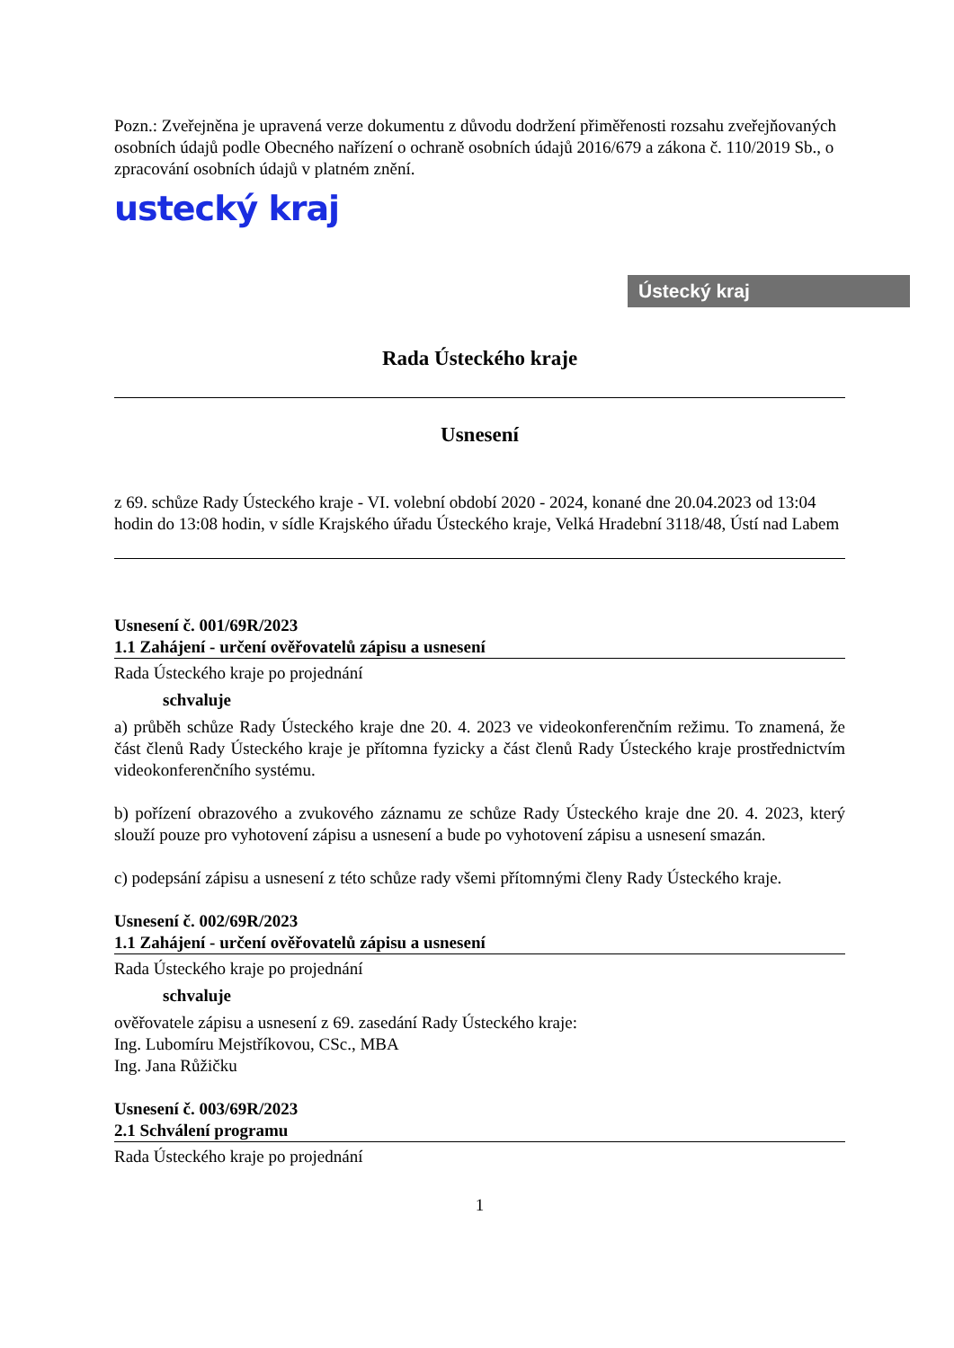Pozn.: Zveřejněna je upravená verze dokumentu z důvodu dodržení přiměřenosti rozsahu zveřejňovaných osobních údajů podle Obecného nařízení o ochraně osobních údajů 2016/679 a zákona č. 110/2019 Sb., o zpracování osobních údajů v platném znění.
ustecký kraj
Ústecký kraj
Rada Ústeckého kraje
Usnesení
z 69. schůze Rady Ústeckého kraje - VI. volební období 2020 - 2024, konané dne 20.04.2023 od 13:04 hodin do 13:08 hodin, v sídle Krajského úřadu Ústeckého kraje, Velká Hradební 3118/48, Ústí nad Labem
Usnesení č. 001/69R/2023
1.1 Zahájení - určení ověřovatelů zápisu a usnesení
Rada Ústeckého kraje po projednání
schvaluje
a) průběh schůze Rady Ústeckého kraje dne 20. 4. 2023 ve videokonferenčním režimu. To znamená, že část členů Rady Ústeckého kraje je přítomna fyzicky a část členů Rady Ústeckého kraje prostřednictvím videokonferenčního systému.
b) pořízení obrazového a zvukového záznamu ze schůze Rady Ústeckého kraje dne 20. 4. 2023, který slouží pouze pro vyhotovení zápisu a usnesení a bude po vyhotovení zápisu a usnesení smazán.
c) podepsání zápisu a usnesení z této schůze rady všemi přítomnými členy Rady Ústeckého kraje.
Usnesení č. 002/69R/2023
1.1 Zahájení - určení ověřovatelů zápisu a usnesení
Rada Ústeckého kraje po projednání
schvaluje
ověřovatele zápisu a usnesení z 69. zasedání Rady Ústeckého kraje:
Ing. Lubomíru Mejstříkovou, CSc., MBA
Ing. Jana Růžičku
Usnesení č. 003/69R/2023
2.1 Schválení programu
Rada Ústeckého kraje po projednání
1